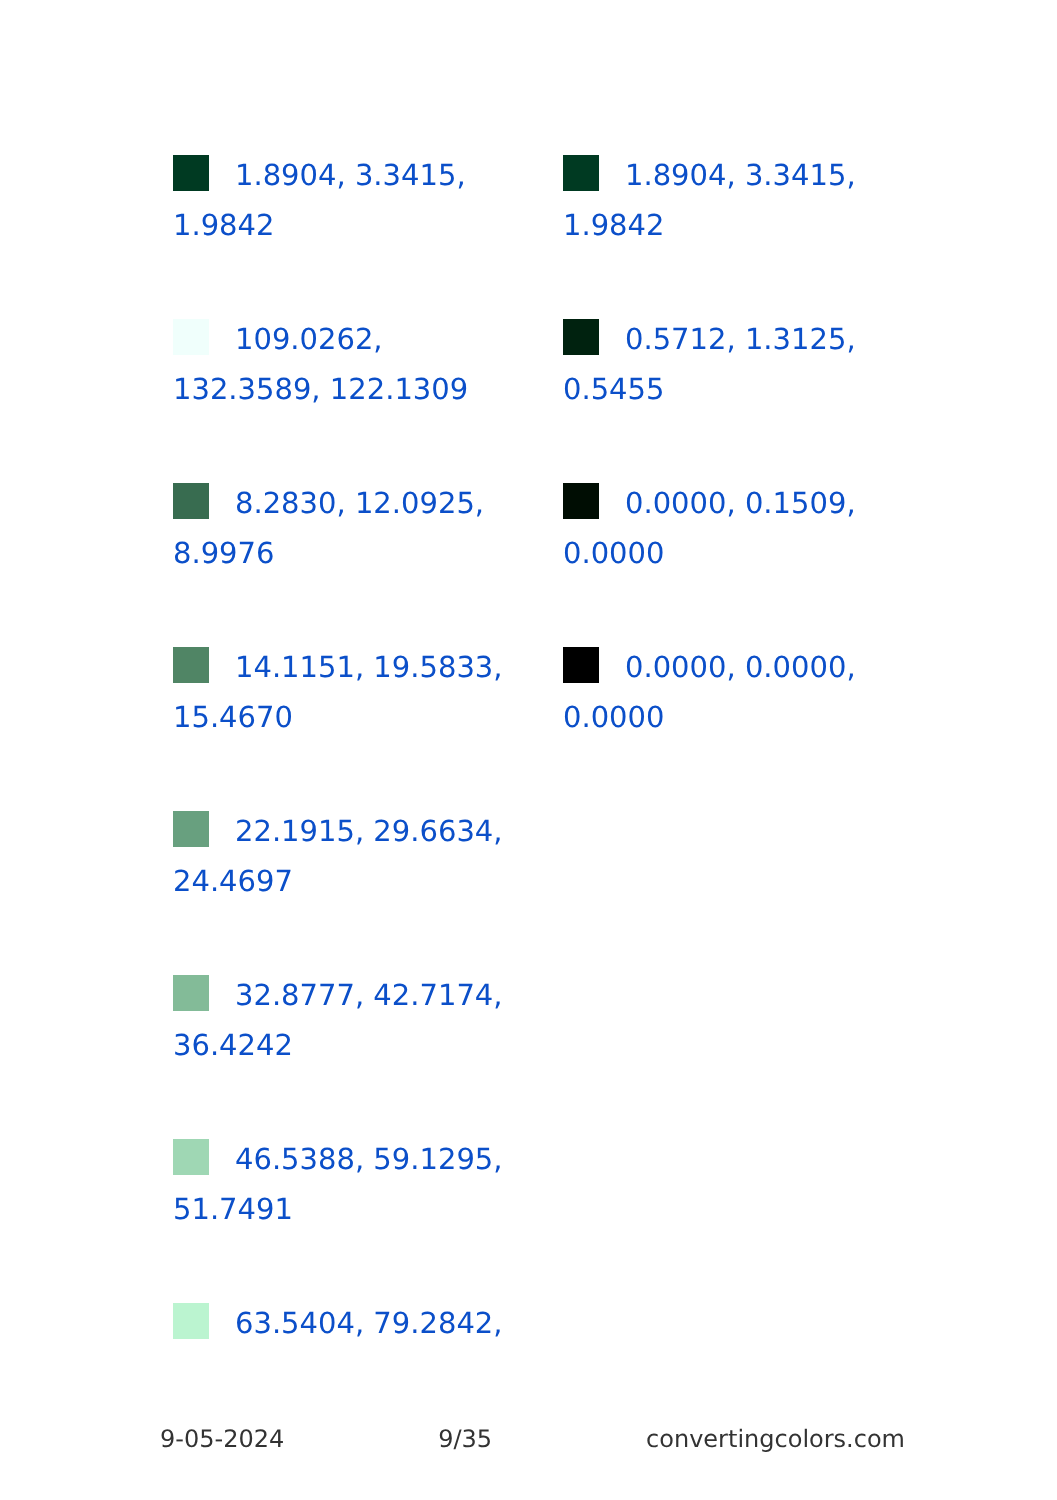1.8904, 3.3415, 1.9842
109.0262, 132.3589, 122.1309
8.2830, 12.0925, 8.9976
14.1151, 19.5833, 15.4670
22.1915, 29.6634, 24.4697
32.8777, 42.7174, 36.4242
46.5388, 59.1295, 51.7491
63.5404, 79.2842,
1.8904, 3.3415, 1.9842
0.5712, 1.3125, 0.5455
0.0000, 0.1509, 0.0000
0.0000, 0.0000, 0.0000
9-05-2024 9/35 convertingcolors.com